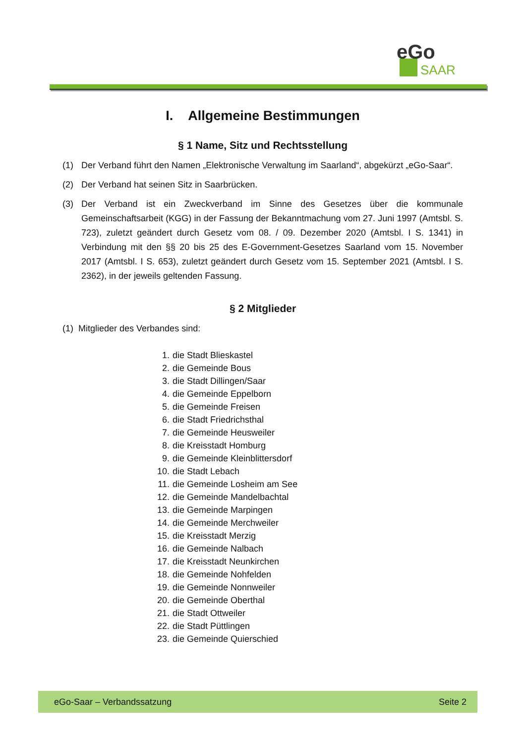eGo
SAAR
I. Allgemeine Bestimmungen
§ 1 Name, Sitz und Rechtsstellung
(1) Der Verband führt den Namen „Elektronische Verwaltung im Saarland“, abgekürzt „eGo-Saar“.
(2) Der Verband hat seinen Sitz in Saarbrücken.
(3) Der Verband ist ein Zweckverband im Sinne des Gesetzes über die kommunale Gemeinschaftsarbeit (KGG) in der Fassung der Bekanntmachung vom 27. Juni 1997 (Amtsbl. S. 723), zuletzt geändert durch Gesetz vom 08. / 09. Dezember 2020 (Amtsbl. I S. 1341) in Verbindung mit den §§ 20 bis 25 des E-Government-Gesetzes Saarland vom 15. November 2017 (Amtsbl. I S. 653), zuletzt geändert durch Gesetz vom 15. September 2021 (Amtsbl. I S. 2362), in der jeweils geltenden Fassung.
§ 2 Mitglieder
(1) Mitglieder des Verbandes sind:
1. die Stadt Blieskastel
2. die Gemeinde Bous
3. die Stadt Dillingen/Saar
4. die Gemeinde Eppelborn
5. die Gemeinde Freisen
6. die Stadt Friedrichsthal
7. die Gemeinde Heusweiler
8. die Kreisstadt Homburg
9. die Gemeinde Kleinblittersdorf
10. die Stadt Lebach
11. die Gemeinde Losheim am See
12. die Gemeinde Mandelbachtal
13. die Gemeinde Marpingen
14. die Gemeinde Merchweiler
15. die Kreisstadt Merzig
16. die Gemeinde Nalbach
17. die Kreisstadt Neunkirchen
18. die Gemeinde Nohfelden
19. die Gemeinde Nonnweiler
20. die Gemeinde Oberthal
21. die Stadt Ottweiler
22. die Stadt Püttlingen
23. die Gemeinde Quierschied
eGo-Saar – Verbandssatzung Seite 2